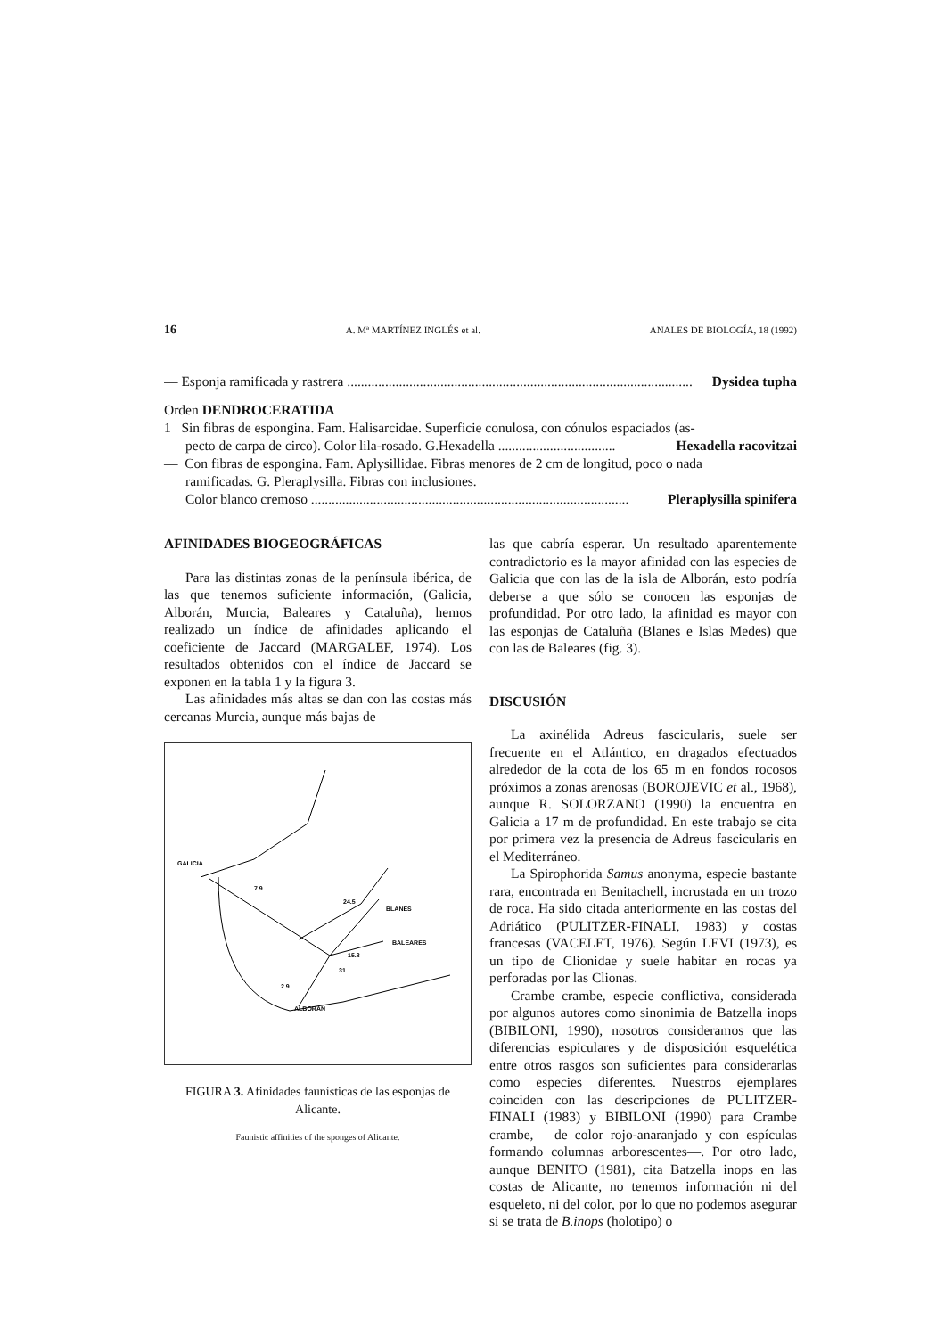16 A. Mª MARTÍNEZ INGLÉS et al. ANALES DE BIOLOGÍA, 18 (1992)
— Esponja ramificada y rastrera .................................................................................................... Dysidea tupha
Orden DENDROCERATIDA
1 Sin fibras de espongina. Fam. Halisarcidae. Superficie conulosa, con cónulos espaciados (as-
pecto de carpa de circo). Color lila-rosado. G.Hexadella .................................. Hexadella racovitzai
— Con fibras de espongina. Fam. Aplysillidae. Fibras menores de 2 cm de longitud, poco o nada
ramificadas. G. Pleraplysilla. Fibras con inclusiones.
Color blanco cremoso ............................................................................................ Pleraplysilla spinifera
AFINIDADES BIOGEOGRÁFICAS
Para las distintas zonas de la península ibérica, de las que tenemos suficiente información, (Galicia, Alborán, Murcia, Baleares y Cataluña), hemos realizado un índice de afinidades aplicando el coeficiente de Jaccard (MARGALEF, 1974). Los resultados obtenidos con el índice de Jaccard se exponen en la tabla 1 y la figura 3.
Las afinidades más altas se dan con las costas más cercanas Murcia, aunque más bajas de
GALICIA
BLANES
BALEARES
ALBORAN
7.9
24.5
15.8
31
2.9
FIGURA 3. Afinidades faunísticas de las esponjas de Alicante.
Faunistic affinities of the sponges of Alicante.
las que cabría esperar. Un resultado aparentemente contradictorio es la mayor afinidad con las especies de Galicia que con las de la isla de Alborán, esto podría deberse a que sólo se conocen las esponjas de profundidad. Por otro lado, la afinidad es mayor con las esponjas de Cataluña (Blanes e Islas Medes) que con las de Baleares (fig. 3).
DISCUSIÓN
La axinélida Adreus fascicularis, suele ser frecuente en el Atlántico, en dragados efectuados alrededor de la cota de los 65 m en fondos rocosos próximos a zonas arenosas (BOROJEVIC et al., 1968), aunque R. SOLORZANO (1990) la encuentra en Galicia a 17 m de profundidad. En este trabajo se cita por primera vez la presencia de Adreus fascicularis en el Mediterráneo.
La Spirophorida Samus anonyma, especie bastante rara, encontrada en Benitachell, incrustada en un trozo de roca. Ha sido citada anteriormente en las costas del Adriático (PULITZER-FINALI, 1983) y costas francesas (VACELET, 1976). Según LEVI (1973), es un tipo de Clionidae y suele habitar en rocas ya perforadas por las Clionas.
Crambe crambe, especie conflictiva, considerada por algunos autores como sinonimia de Batzella inops (BIBILONI, 1990), nosotros consideramos que las diferencias espiculares y de disposición esquelética entre otros rasgos son suficientes para considerarlas como especies diferentes. Nuestros ejemplares coinciden con las descripciones de PULITZER-FINALI (1983) y BIBILONI (1990) para Crambe crambe, —de color rojo-anaranjado y con espículas formando columnas arborescentes—. Por otro lado, aunque BENITO (1981), cita Batzella inops en las costas de Alicante, no tenemos información ni del esqueleto, ni del color, por lo que no podemos asegurar si se trata de B.inops (holotipo) o